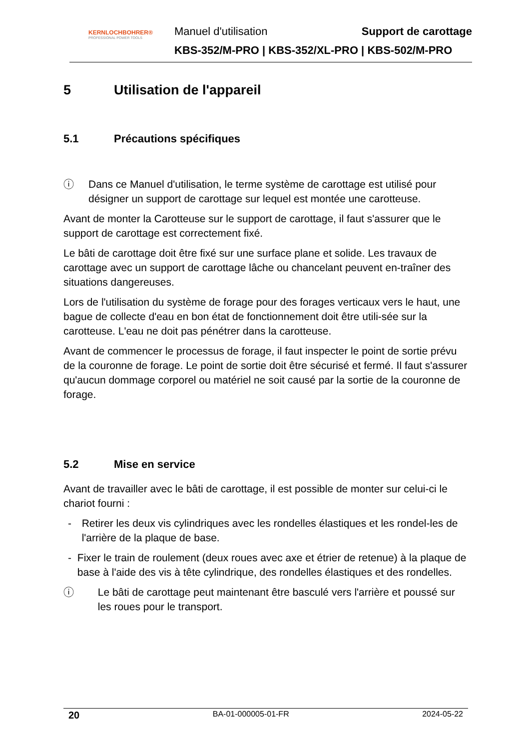KERNLOCHBOHRER®
PROFESSIONAL POWER TOOLS
Manuel d'utilisation Support de carottage
KBS-352/M-PRO | KBS-352/XL-PRO | KBS-502/M-PRO
5 Utilisation de l'appareil
5.1 Précautions spécifiques
ⓘ Dans ce Manuel d'utilisation, le terme système de carottage est utilisé pour désigner un support de carottage sur lequel est montée une carotteuse.
Avant de monter la Carotteuse sur le support de carottage, il faut s'assurer que le support de carottage est correctement fixé.
Le bâti de carottage doit être fixé sur une surface plane et solide. Les travaux de carottage avec un support de carottage lâche ou chancelant peuvent en-traîner des situations dangereuses.
Lors de l'utilisation du système de forage pour des forages verticaux vers le haut, une bague de collecte d'eau en bon état de fonctionnement doit être utili-sée sur la carotteuse. L'eau ne doit pas pénétrer dans la carotteuse.
Avant de commencer le processus de forage, il faut inspecter le point de sortie prévu de la couronne de forage. Le point de sortie doit être sécurisé et fermé. Il faut s'assurer qu'aucun dommage corporel ou matériel ne soit causé par la sortie de la couronne de forage.
5.2 Mise en service
Avant de travailler avec le bâti de carottage, il est possible de monter sur celui-ci le chariot fourni :
- Retirer les deux vis cylindriques avec les rondelles élastiques et les rondel-les de l'arrière de la plaque de base.
- Fixer le train de roulement (deux roues avec axe et étrier de retenue) à la plaque de base à l'aide des vis à tête cylindrique, des rondelles élastiques et des rondelles.
ⓘ Le bâti de carottage peut maintenant être basculé vers l'arrière et poussé sur les roues pour le transport.
20 BA-01-000005-01-FR 2024-05-22